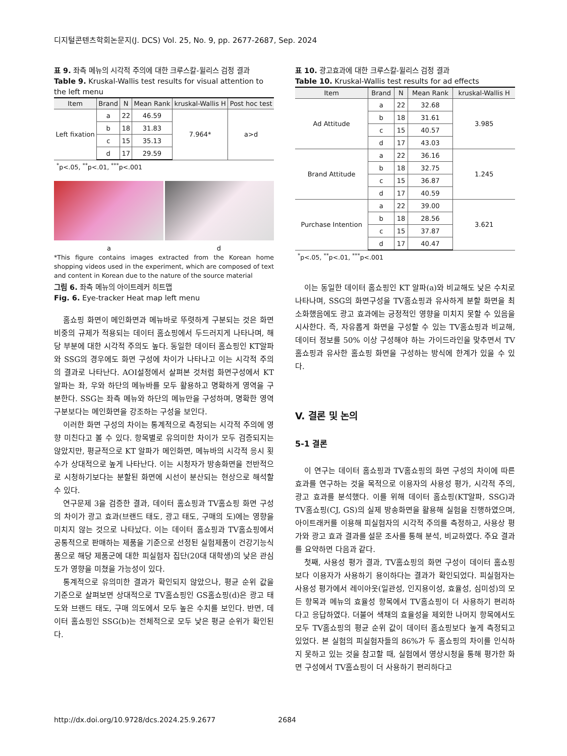디지털콘텐츠학회논문지(J. DCS) Vol. 25, No. 9, pp. 2677-2687, Sep. 2024
표 9. 좌측 메뉴의 시각적 주의에 대한 크루스칼-윌리스 검정 결과
Table 9. Kruskal-Wallis test results for visual attention to the left menu
| Item | Brand | N | Mean Rank | kruskal-Wallis H | Post hoc test |
| --- | --- | --- | --- | --- | --- |
| Left fixation | a | 22 | 46.59 | 7.964* | a>d |
| | b | 18 | 31.83 | | |
| | c | 15 | 35.13 | | |
| | d | 17 | 29.59 | | |
<sup>*</sup> p<.05, <sup>**</sup>p<.01, <sup>***</sup>p<.001
a d
*This figure contains images extracted from the Korean home shopping videos used in the experiment, which are composed of text and content in Korean due to the nature of the source material
그림 6. 좌측 메뉴의 아이트레커 히트맵
Fig. 6. Eye-tracker Heat map left menu
홈쇼핑 화면이 메인화면과 메뉴바로 뚜렷하게 구분되는 것은 화면 비중의 규제가 적용되는 데이터 홈쇼핑에서 두드러지게 나타나며, 해당 부분에 대한 시각적 주의도 높다. 동일한 데이터 홈쇼핑인 KT알파와 SSG의 경우에도 화면 구성에 차이가 나타나고 이는 시각적 주의의 결과로 나타난다. AOI설정에서 살펴본 것처럼 화면구성에서 KT알파는 좌, 우와 하단의 메뉴바를 모두 활용하고 명확하게 영역을 구분한다. SSG는 좌측 메뉴와 하단의 메뉴만을 구성하며, 명확한 영역 구분보다는 메인화면을 강조하는 구성을 보인다.
이러한 화면 구성의 차이는 통계적으로 측정되는 시각적 주의에 영향 미친다고 볼 수 있다. 항목별로 유의미한 차이가 모두 검증되지는 않았지만, 평균적으로 KT 알파가 메인화면, 메뉴바의 시각적 응시 횟수가 상대적으로 높게 나타난다. 이는 시청자가 방송화면을 전반적으로 시청하기보다는 분할된 화면에 시선이 분산되는 현상으로 해석할 수 있다.
연구문제 3을 검증한 결과, 데이터 홈쇼핑과 TV홈쇼핑 화면 구성의 차이가 광고 효과(브랜드 태도, 광고 태도, 구매의 도)에는 영향을 미치지 않는 것으로 나타났다. 이는 데이터 홈쇼핑과 TV홈쇼핑에서 공통적으로 판매하는 제품을 기준으로 선정된 실험제품이 건강기능식품으로 해당 제품군에 대한 피실험자 집단(20대 대학생)의 낮은 관심도가 영향을 미쳤을 가능성이 있다.
통계적으로 유의미한 결과가 확인되지 않았으나, 평균 순위 값을 기준으로 살펴보면 상대적으로 TV홈쇼핑인 GS홈쇼핑(d)은 광고 태도와 브랜드 태도, 구매 의도에서 모두 높은 수치를 보인다. 반면, 데이터 홈쇼핑인 SSG(b)는 전체적으로 모두 낮은 평균 순위가 확인된다.
표 10. 광고효과에 대한 크루스칼-윌리스 검정 결과
Table 10. Kruskal-Wallis test results for ad effects
| Item | Brand | N | Mean Rank | kruskal-Wallis H |
| --- | --- | --- | --- | --- |
| Ad Attitude | a | 22 | 32.68 | 3.985 |
| | b | 18 | 31.61 | |
| | c | 15 | 40.57 | |
| | d | 17 | 43.03 | |
| Brand Attitude | a | 22 | 36.16 | 1.245 |
| | b | 18 | 32.75 | |
| | c | 15 | 36.87 | |
| | d | 17 | 40.59 | |
| Purchase Intention | a | 22 | 39.00 | 3.621 |
| | b | 18 | 28.56 | |
| | c | 15 | 37.87 | |
| | d | 17 | 40.47 | |
<sup>*</sup> p<.05, <sup>**</sup>p<.01, <sup>***</sup>p<.001
이는 동일한 데이터 홈쇼핑인 KT 알파(a)와 비교해도 낮은 수치로 나타나며, SSG의 화면구성을 TV홈쇼핑과 유사하게 분할 화면을 최소화했음에도 광고 효과에는 긍정적인 영향을 미치지 못할 수 있음을 시사한다. 즉, 자유롭게 화면을 구성할 수 있는 TV홈쇼핑과 비교해, 데이터 정보를 50% 이상 구성해야 하는 가이드라인을 맞추면서 TV홈쇼핑과 유사한 홈쇼핑 화면을 구성하는 방식에 한계가 있을 수 있다.
V. 결론 및 논의
5-1 결론
이 연구는 데이터 홈쇼핑과 TV홈쇼핑의 화면 구성의 차이에 따른 효과를 연구하는 것을 목적으로 이용자의 사용성 평가, 시각적 주의, 광고 효과를 분석했다. 이를 위해 데이터 홈쇼핑(KT알파, SSG)과 TV홈쇼핑(CJ, GS)의 실제 방송화면을 활용해 실험을 진행하였으며, 아이트래커를 이용해 피실험자의 시각적 주의를 측정하고, 사용상 평가와 광고 효과 결과를 설문 조사를 통해 분석, 비교하였다. 주요 결과를 요약하면 다음과 같다.
첫째, 사용성 평가 결과, TV홈쇼핑의 화면 구성이 데이터 홈쇼핑보다 이용자가 사용하기 용이하다는 결과가 확인되었다. 피실험자는 사용성 평가에서 레이아웃(일관성, 인지용이성, 효율성, 심미성)의 모든 항목과 메뉴의 효율성 항목에서 TV홈쇼핑이 더 사용하기 편리하다고 응답하였다. 더불어 색채의 효율성을 제외한 나머지 항목에서도 모두 TV홈쇼핑의 평균 순위 값이 데이터 홈쇼핑보다 높게 측정되고 있었다. 본 실험의 피실험자들의 86%가 두 홈쇼핑의 차이를 인식하지 못하고 있는 것을 참고할 때, 실험에서 영상시청을 통해 평가한 화면 구성에서 TV홈쇼핑이 더 사용하기 편리하다고
http://dx.doi.org/10.9728/dcs.2024.25.9.2677 2684